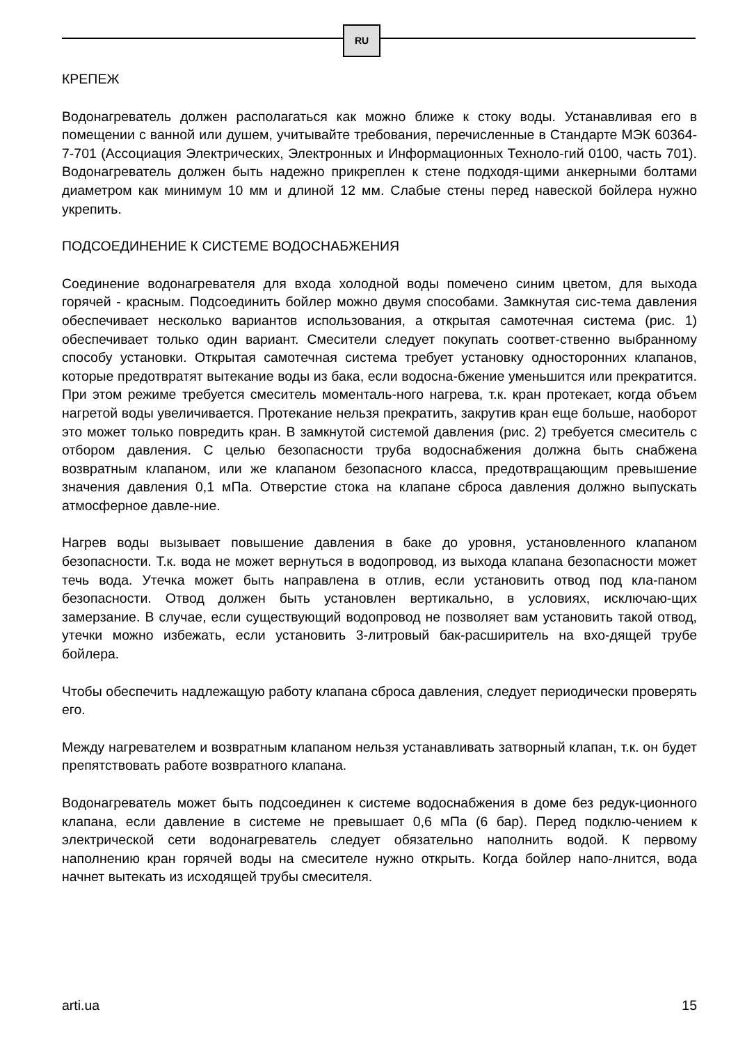RU
КРЕПЕЖ
Водонагреватель должен располагаться как можно ближе к стоку воды. Устанавливая его в помещении с ванной или душем, учитывайте требования, перечисленные в Стандарте МЭК 60364-7-701 (Ассоциация Электрических, Электронных и Информационных Техноло-гий 0100, часть 701). Водонагреватель должен быть надежно прикреплен к стене подходя-щими анкерными болтами диаметром как минимум 10 мм и длиной 12 мм. Слабые стены перед навеской бойлера нужно укрепить.
ПОДСОЕДИНЕНИЕ К СИСТЕМЕ ВОДОСНАБЖЕНИЯ
Соединение водонагревателя для входа холодной воды помечено синим цветом, для выхода горячей - красным. Подсоединить бойлер можно двумя способами. Замкнутая сис-тема давления обеспечивает несколько вариантов использования, а открытая самотечная система (рис. 1) обеспечивает только один вариант. Смесители следует покупать соответ-ственно выбранному способу установки. Открытая самотечная система требует установку односторонних клапанов, которые предотвратят вытекание воды из бака, если водосна-бжение уменьшится или прекратится. При этом режиме требуется смеситель моменталь-ного нагрева, т.к. кран протекает, когда объем нагретой воды увеличивается. Протекание нельзя прекратить, закрутив кран еще больше, наоборот это может только повредить кран. В замкнутой системой давления (рис. 2) требуется смеситель с отбором давления. С целью безопасности труба водоснабжения должна быть снабжена возвратным клапаном, или же клапаном безопасного класса, предотвращающим превышение значения давления 0,1 мПа. Отверстие стока на клапане сброса давления должно выпускать атмосферное давле-ние.
Нагрев воды вызывает повышение давления в баке до уровня, установленного клапаном безопасности. Т.к. вода не может вернуться в водопровод, из выхода клапана безопасности может течь вода. Утечка может быть направлена в отлив, если установить отвод под кла-паном безопасности. Отвод должен быть установлен вертикально, в условиях, исключаю-щих замерзание. В случае, если существующий водопровод не позволяет вам установить такой отвод, утечки можно избежать, если установить 3-литровый бак-расширитель на вхо-дящей трубе бойлера.
Чтобы обеспечить надлежащую работу клапана сброса давления, следует периодически проверять его.
Между нагревателем и возвратным клапаном нельзя устанавливать затворный клапан, т.к. он будет препятствовать работе возвратного клапана.
Водонагреватель может быть подсоединен к системе водоснабжения в доме без редук-ционного клапана, если давление в системе не превышает 0,6 мПа (6 бар). Перед подклю-чением к электрической сети водонагреватель следует обязательно наполнить водой. К первому наполнению кран горячей воды на смесителе нужно открыть. Когда бойлер напо-лнится, вода начнет вытекать из исходящей трубы смесителя.
arti.ua 15